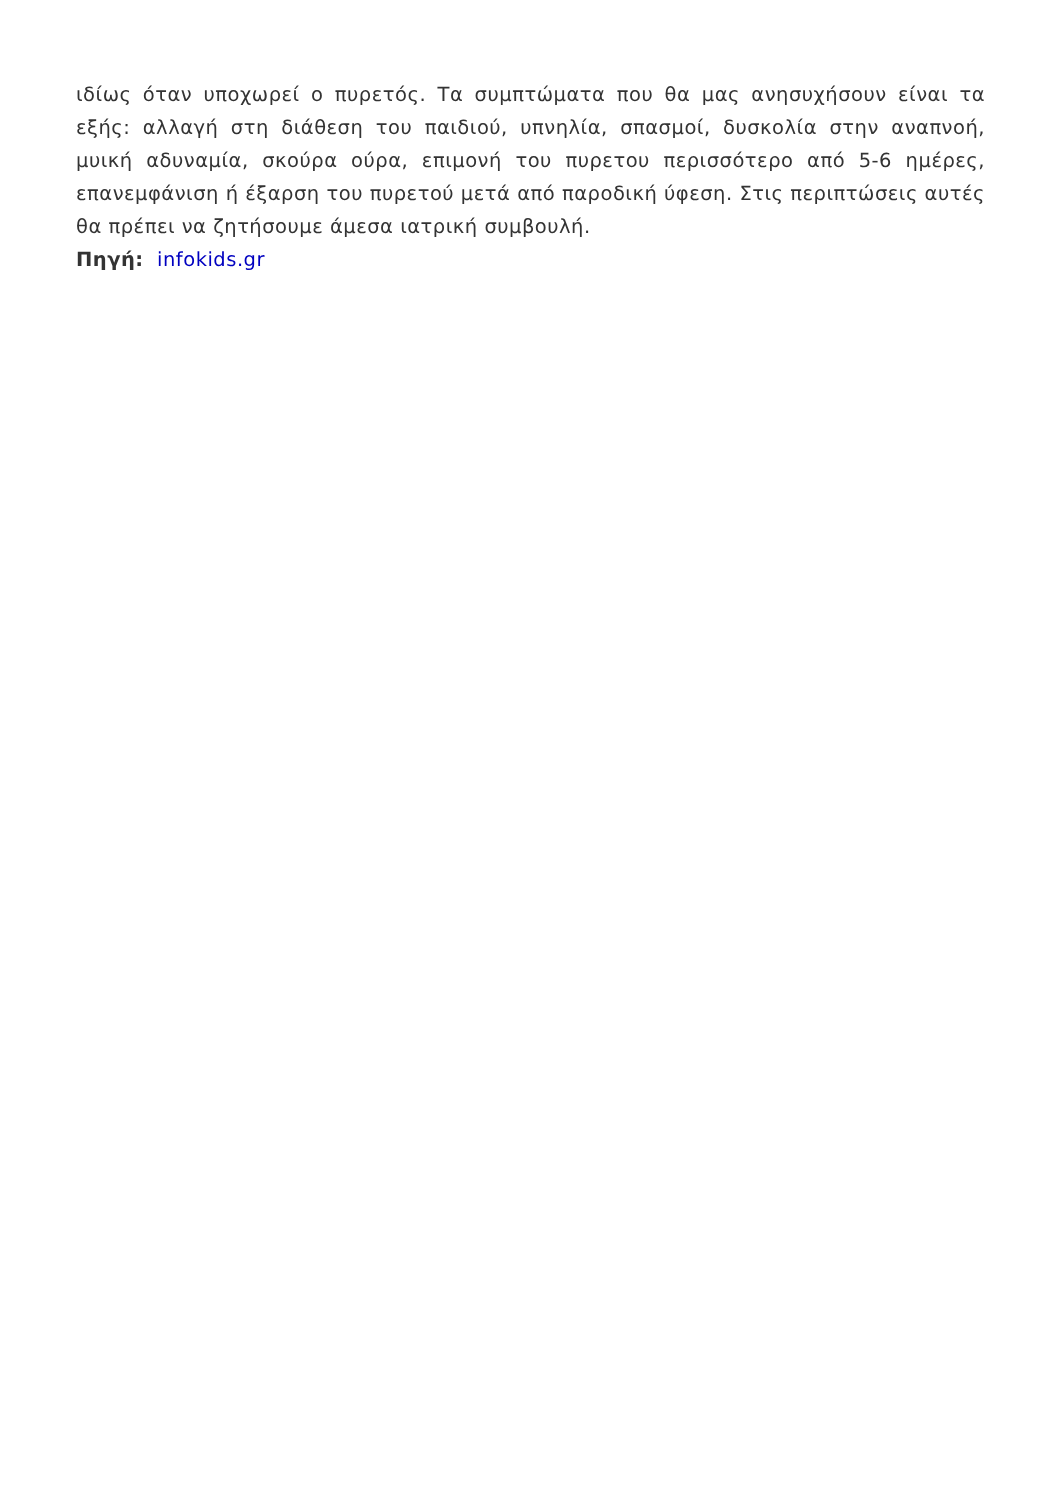ιδίως όταν υποχωρεί ο πυρετός. Τα συμπτώματα που θα μας ανησυχήσουν είναι τα εξής: αλλαγή στη διάθεση του παιδιού, υπνηλία, σπασμοί, δυσκολία στην αναπνοή, μυική αδυναμία, σκούρα ούρα, επιμονή του πυρετου περισσότερο από 5-6 ημέρες, επανεμφάνιση ή έξαρση του πυρετού μετά από παροδική ύφεση. Στις περιπτώσεις αυτές θα πρέπει να ζητήσουμε άμεσα ιατρική συμβουλή.
Πηγή: infokids.gr